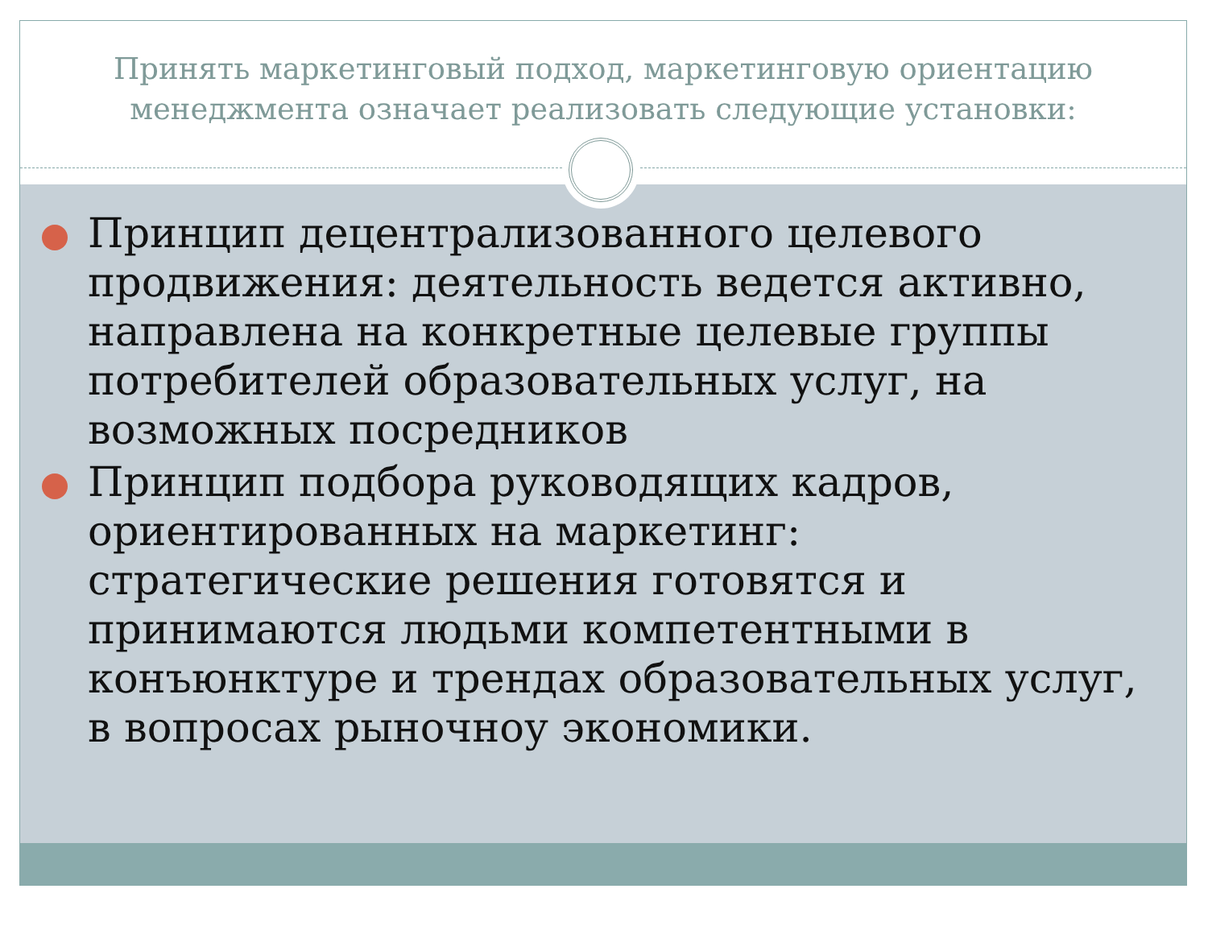Принять маркетинговый подход, маркетинговую ориентацию менеджмента означает реализовать следующие установки:
Принцип децентрализованного целевого продвижения: деятельность ведется активно, направлена на конкретные целевые группы потребителей образовательных услуг, на возможных посредников
Принцип подбора руководящих кадров, ориентированных на маркетинг: стратегические решения готовятся и принимаются людьми компетентными в конъюнктуре и трендах образовательных услуг, в вопросах рыночноу экономики.